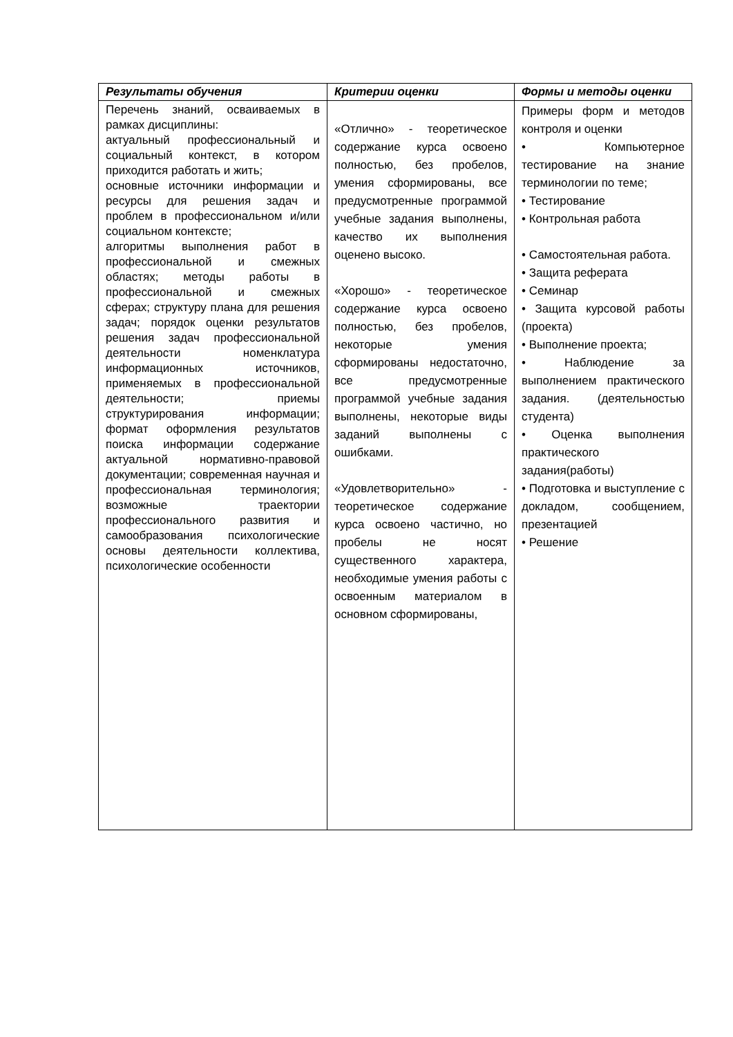| Результаты обучения | Критерии оценки | Формы и методы оценки |
| --- | --- | --- |
| Перечень знаний, осваиваемых в рамках дисциплины: актуальный профессиональный и социальный контекст, в котором приходится работать и жить; основные источники информации и ресурсы для решения задач и проблем в профессиональном и/или социальном контексте; алгоритмы выполнения работ в профессиональной и смежных областях; методы работы в профессиональной и смежных сферах; структуру плана для решения задач; порядок оценки результатов решения задач профессиональной деятельности номенклатура информационных источников, применяемых в профессиональной деятельности; приемы структурирования информации; формат оформления результатов поиска информации содержание актуальной нормативно-правовой документации; современная научная и профессиональная терминология; возможные траектории профессионального развития и самообразования психологические основы деятельности коллектива, психологические особенности | «Отлично» - теоретическое содержание курса освоено полностью, без пробелов, умения сформированы, все предусмотренные программой учебные задания выполнены, качество их выполнения оценено высоко. «Хорошо» - теоретическое содержание курса освоено полностью, без пробелов, некоторые умения сформированы недостаточно, все предусмотренные программой учебные задания выполнены, некоторые виды заданий выполнены с ошибками. «Удовлетворительно» - теоретическое содержание курса освоено частично, но пробелы не носят существенного характера, необходимые умения работы с освоенным материалом в основном сформированы, | Примеры форм и методов контроля и оценки • Компьютерное тестирование на знание терминологии по теме; • Тестирование • Контрольная работа • Самостоятельная работа. • Защита реферата • Семинар • Защита курсовой работы (проекта) • Выполнение проекта; • Наблюдение за выполнением практического задания. (деятельностью студента) • Оценка выполнения практического задания(работы) • Подготовка и выступление с докладом, сообщением, презентацией • Решение |